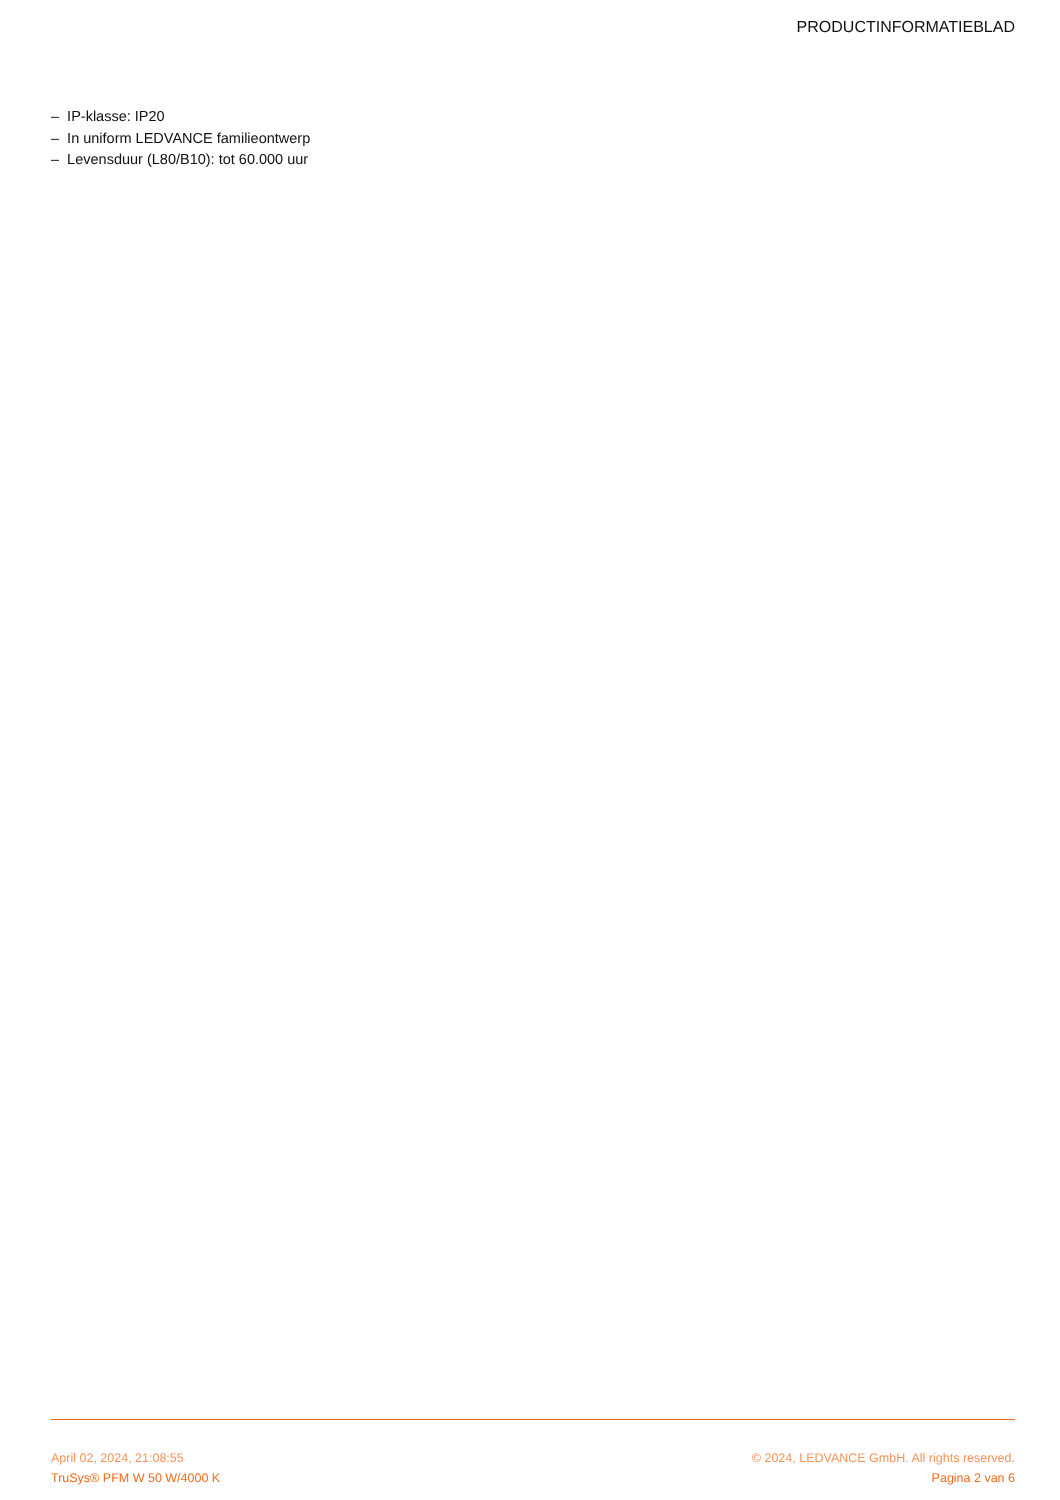PRODUCTINFORMATIEBLAD
– IP-klasse: IP20
– In uniform LEDVANCE familieontwerp
– Levensduur (L80/B10): tot 60.000 uur
April 02, 2024, 21:08:55
TruSys® PFM W 50 W/4000 K
© 2024, LEDVANCE GmbH. All rights reserved.
Pagina 2 van 6